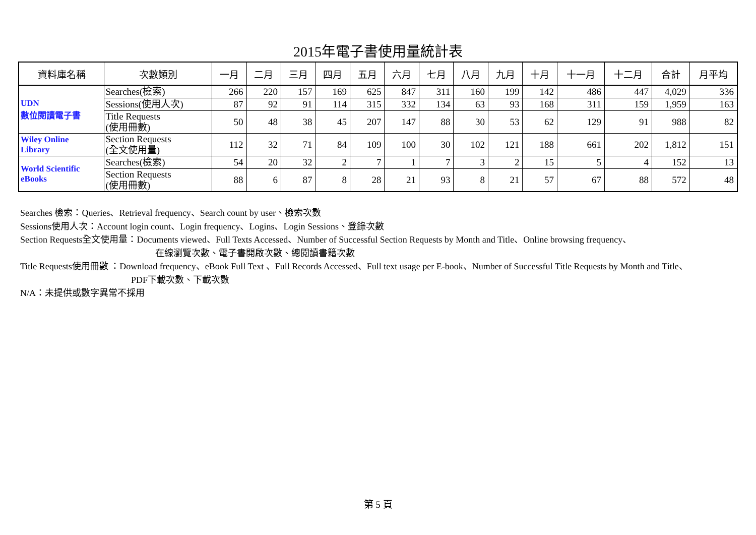2015年電子書使用量統計表
| 資料庫名稱 | 次數類別 | 一月 | 二月 | 三月 | 四月 | 五月 | 六月 | 七月 | 八月 | 九月 | 十月 | 十一月 | 十二月 | 合計 | 月平均 |
| --- | --- | --- | --- | --- | --- | --- | --- | --- | --- | --- | --- | --- | --- | --- | --- |
| UDN 數位閱讀電子書 | Searches(檢索) | 266 | 220 | 157 | 169 | 625 | 847 | 311 | 160 | 199 | 142 | 486 | 447 | 4,029 | 336 |
| | Sessions(使用人次) | 87 | 92 | 91 | 114 | 315 | 332 | 134 | 63 | 93 | 168 | 311 | 159 | 1,959 | 163 |
| | Title Requests (使用冊數) | 50 | 48 | 38 | 45 | 207 | 147 | 88 | 30 | 53 | 62 | 129 | 91 | 988 | 82 |
| Wiley Online Library | Section Requests (全文使用量) | 112 | 32 | 71 | 84 | 109 | 100 | 30 | 102 | 121 | 188 | 661 | 202 | 1,812 | 151 |
| World Scientific eBooks | Searches(檢索) | 54 | 20 | 32 | 2 | 7 | 1 | 7 | 3 | 2 | 15 | 5 | 4 | 152 | 13 |
| | Section Requests (使用冊數) | 88 | 6 | 87 | 8 | 28 | 21 | 93 | 8 | 21 | 57 | 67 | 88 | 572 | 48 |
Searches 檢索：Queries、Retrieval frequency、Search count by user、檢索次數
Sessions使用人次：Account login count、Login frequency、Logins、Login Sessions、登錄次數
Section Requests全文使用量：Documents viewed、Full Texts Accessed、Number of Successful Section Requests by Month and Title、Online browsing frequency、
在線瀏覽次數、電子書開啟次數、總閱讀書籍次數
Title Requests使用冊數 ：Download frequency、eBook Full Text 、Full Records Accessed、Full text usage per E-book、Number of Successful Title Requests by Month and Title、
PDF下載次數、下載次數
N/A：未提供或數字異常不採用
第 5 頁